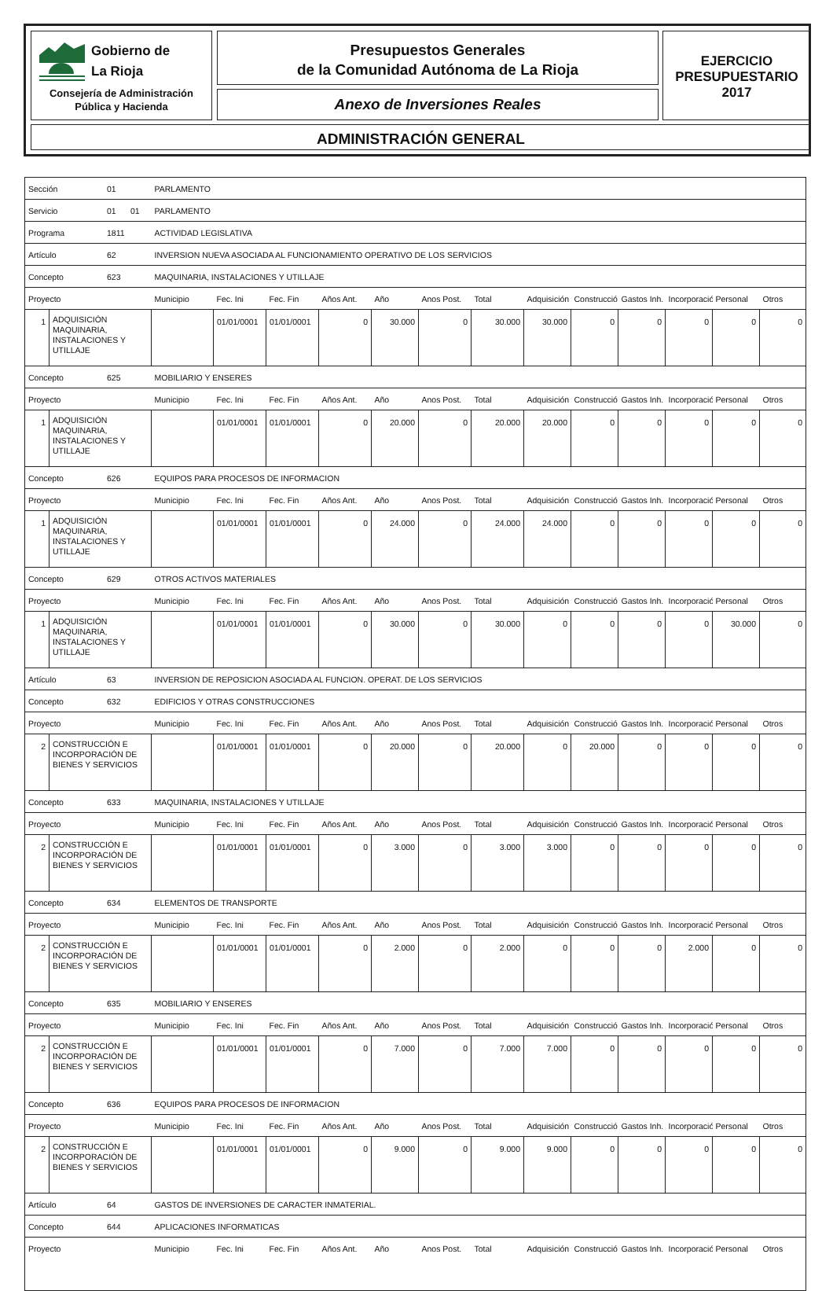Gobierno de
La Rioja
Consejería de Administración
Pública y Hacienda
Presupuestos Generales
de la Comunidad Autónoma de La Rioja
Anexo de Inversiones Reales
EJERCICIO
PRESUPUESTARIO
2017
ADMINISTRACIÓN GENERAL
| Sección 01 | | PARLAMENTO | | | | | | | | | | | | |
| Servicio 01 01 | | PARLAMENTO | | | | | | | | | | | | |
| Programa 1811 | | ACTIVIDAD LEGISLATIVA | | | | | | | | | | | | |
| Artículo 62 | | INVERSION NUEVA ASOCIADA AL FUNCIONAMIENTO OPERATIVO DE LOS SERVICIOS | | | | | | | | | | | | |
| Concepto 623 | | MAQUINARIA, INSTALACIONES Y UTILLAJE | | | | | | | | | | | | |
| Proyecto | | Municipio | Fec. Ini | Fec. Fin | Años Ant. | Año | Anos Post. | Total | Adquisición | Construcció | Gastos Inh. | Incorporació | Personal | Otros |
| 1 | ADQUISICIÓN MAQUINARIA, INSTALACIONES Y UTILLAJE | | 01/01/0001 | 01/01/0001 | 0 | 30.000 | 0 | 30.000 | 30.000 | 0 | 0 | 0 | 0 | 0 |
| Concepto 625 | | MOBILIARIO Y ENSERES | | | | | | | | | | | | |
| Proyecto | | Municipio | Fec. Ini | Fec. Fin | Años Ant. | Año | Anos Post. | Total | Adquisición | Construcció | Gastos Inh. | Incorporació | Personal | Otros |
| 1 | ADQUISICIÓN MAQUINARIA, INSTALACIONES Y UTILLAJE | | 01/01/0001 | 01/01/0001 | 0 | 20.000 | 0 | 20.000 | 20.000 | 0 | 0 | 0 | 0 | 0 |
| Concepto 626 | | EQUIPOS PARA PROCESOS DE INFORMACION | | | | | | | | | | | | |
| Proyecto | | Municipio | Fec. Ini | Fec. Fin | Años Ant. | Año | Anos Post. | Total | Adquisición | Construcció | Gastos Inh. | Incorporació | Personal | Otros |
| 1 | ADQUISICIÓN MAQUINARIA, INSTALACIONES Y UTILLAJE | | 01/01/0001 | 01/01/0001 | 0 | 24.000 | 0 | 24.000 | 24.000 | 0 | 0 | 0 | 0 | 0 |
| Concepto 629 | | OTROS ACTIVOS MATERIALES | | | | | | | | | | | | |
| Proyecto | | Municipio | Fec. Ini | Fec. Fin | Años Ant. | Año | Anos Post. | Total | Adquisición | Construcció | Gastos Inh. | Incorporació | Personal | Otros |
| 1 | ADQUISICIÓN MAQUINARIA, INSTALACIONES Y UTILLAJE | | 01/01/0001 | 01/01/0001 | 0 | 30.000 | 0 | 30.000 | 0 | 0 | 0 | 0 | 30.000 | 0 |
| Artículo 63 | | INVERSION DE REPOSICION ASOCIADA AL FUNCION. OPERAT. DE LOS SERVICIOS | | | | | | | | | | | | |
| Concepto 632 | | EDIFICIOS Y OTRAS CONSTRUCCIONES | | | | | | | | | | | | |
| Proyecto | | Municipio | Fec. Ini | Fec. Fin | Años Ant. | Año | Anos Post. | Total | Adquisición | Construcció | Gastos Inh. | Incorporació | Personal | Otros |
| 2 | CONSTRUCCIÓN E INCORPORACIÓN DE BIENES Y SERVICIOS | | 01/01/0001 | 01/01/0001 | 0 | 20.000 | 0 | 20.000 | 0 | 20.000 | 0 | 0 | 0 | 0 |
| Concepto 633 | | MAQUINARIA, INSTALACIONES Y UTILLAJE | | | | | | | | | | | | |
| Proyecto | | Municipio | Fec. Ini | Fec. Fin | Años Ant. | Año | Anos Post. | Total | Adquisición | Construcció | Gastos Inh. | Incorporació | Personal | Otros |
| 2 | CONSTRUCCIÓN E INCORPORACIÓN DE BIENES Y SERVICIOS | | 01/01/0001 | 01/01/0001 | 0 | 3.000 | 0 | 3.000 | 3.000 | 0 | 0 | 0 | 0 | 0 |
| Concepto 634 | | ELEMENTOS DE TRANSPORTE | | | | | | | | | | | | |
| Proyecto | | Municipio | Fec. Ini | Fec. Fin | Años Ant. | Año | Anos Post. | Total | Adquisición | Construcció | Gastos Inh. | Incorporació | Personal | Otros |
| 2 | CONSTRUCCIÓN E INCORPORACIÓN DE BIENES Y SERVICIOS | | 01/01/0001 | 01/01/0001 | 0 | 2.000 | 0 | 2.000 | 0 | 0 | 0 | 2.000 | 0 | 0 |
| Concepto 635 | | MOBILIARIO Y ENSERES | | | | | | | | | | | | |
| Proyecto | | Municipio | Fec. Ini | Fec. Fin | Años Ant. | Año | Anos Post. | Total | Adquisición | Construcció | Gastos Inh. | Incorporació | Personal | Otros |
| 2 | CONSTRUCCIÓN E INCORPORACIÓN DE BIENES Y SERVICIOS | | 01/01/0001 | 01/01/0001 | 0 | 7.000 | 0 | 7.000 | 7.000 | 0 | 0 | 0 | 0 | 0 |
| Concepto 636 | | EQUIPOS PARA PROCESOS DE INFORMACION | | | | | | | | | | | | |
| Proyecto | | Municipio | Fec. Ini | Fec. Fin | Años Ant. | Año | Anos Post. | Total | Adquisición | Construcció | Gastos Inh. | Incorporació | Personal | Otros |
| 2 | CONSTRUCCIÓN E INCORPORACIÓN DE BIENES Y SERVICIOS | | 01/01/0001 | 01/01/0001 | 0 | 9.000 | 0 | 9.000 | 9.000 | 0 | 0 | 0 | 0 | 0 |
| Artículo 64 | | GASTOS DE INVERSIONES DE CARACTER INMATERIAL. | | | | | | | | | | | | |
| Concepto 644 | | APLICACIONES INFORMATICAS | | | | | | | | | | | | |
| Proyecto | | Municipio | Fec. Ini | Fec. Fin | Años Ant. | Año | Anos Post. | Total | Adquisición | Construcció | Gastos Inh. | Incorporació | Personal | Otros |